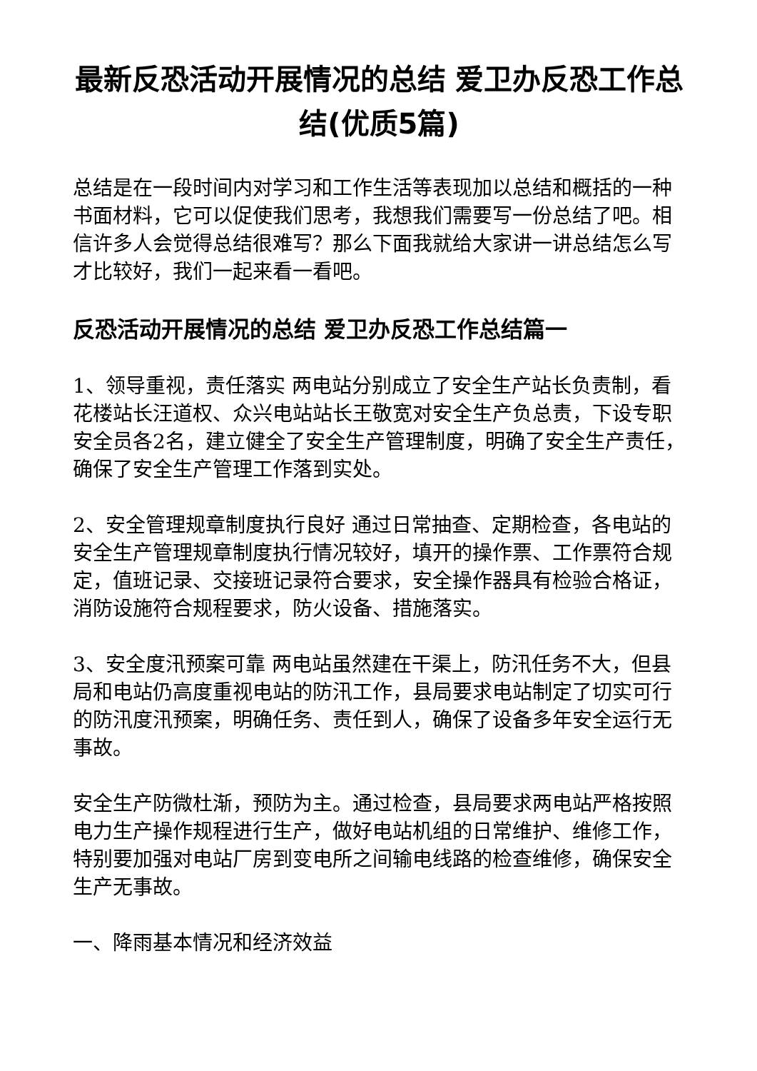最新反恐活动开展情况的总结 爱卫办反恐工作总结(优质5篇)
总结是在一段时间内对学习和工作生活等表现加以总结和概括的一种书面材料，它可以促使我们思考，我想我们需要写一份总结了吧。相信许多人会觉得总结很难写？那么下面我就给大家讲一讲总结怎么写才比较好，我们一起来看一看吧。
反恐活动开展情况的总结 爱卫办反恐工作总结篇一
1、领导重视，责任落实 两电站分别成立了安全生产站长负责制，看花楼站长汪道权、众兴电站站长王敬宽对安全生产负总责，下设专职安全员各2名，建立健全了安全生产管理制度，明确了安全生产责任，确保了安全生产管理工作落到实处。
2、安全管理规章制度执行良好 通过日常抽查、定期检查，各电站的安全生产管理规章制度执行情况较好，填开的操作票、工作票符合规定，值班记录、交接班记录符合要求，安全操作器具有检验合格证，消防设施符合规程要求，防火设备、措施落实。
3、安全度汛预案可靠 两电站虽然建在干渠上，防汛任务不大，但县局和电站仍高度重视电站的防汛工作，县局要求电站制定了切实可行的防汛度汛预案，明确任务、责任到人，确保了设备多年安全运行无事故。
安全生产防微杜渐，预防为主。通过检查，县局要求两电站严格按照电力生产操作规程进行生产，做好电站机组的日常维护、维修工作，特别要加强对电站厂房到变电所之间输电线路的检查维修，确保安全生产无事故。
一、降雨基本情况和经济效益